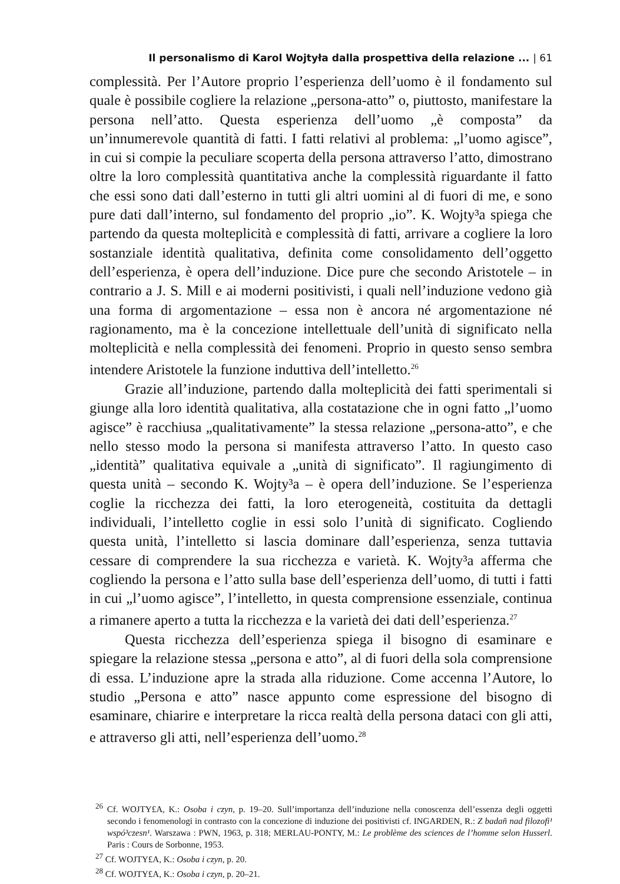Il personalismo di Karol Wojtyła dalla prospettiva della relazione ... | 61
complessità. Per l’Autore proprio l’esperienza dell’uomo è il fondamento sul quale è possibile cogliere la relazione „persona-atto” o, piuttosto, manifestare la persona nell’atto. Questa esperienza dell’uomo „è composta” da un’innumerevole quantità di fatti. I fatti relativi al problema: „l’uomo agisce”, in cui si compie la peculiare scoperta della persona attraverso l’atto, dimostrano oltre la loro complessità quantitativa anche la complessità riguardante il fatto che essi sono dati dall’esterno in tutti gli altri uomini al di fuori di me, e sono pure dati dall’interno, sul fondamento del proprio „io”. K. Wojty³a spiega che partendo da questa molteplicità e complessità di fatti, arrivare a cogliere la loro sostanziale identità qualitativa, definita come consolidamento dell’oggetto dell’esperienza, è opera dell’induzione. Dice pure che secondo Aristotele – in contrario a J. S. Mill e ai moderni positivisti, i quali nell’induzione vedono già una forma di argomentazione – essa non è ancora né argomentazione né ragionamento, ma è la concezione intellettuale dell’unità di significato nella molteplicità e nella complessità dei fenomeni. Proprio in questo senso sembra intendere Aristotele la funzione induttiva dell’intelletto.<sup>26</sup>
Grazie all’induzione, partendo dalla molteplicità dei fatti sperimentali si giunge alla loro identità qualitativa, alla costatazione che in ogni fatto „l’uomo agisce” è racchiusa „qualitativamente” la stessa relazione „persona-atto”, e che nello stesso modo la persona si manifesta attraverso l’atto. In questo caso „identità” qualitativa equivale a „unità di significato”. Il ragiungimento di questa unità – secondo K. Wojty³a – è opera dell’induzione. Se l’esperienza coglie la ricchezza dei fatti, la loro eterogeneità, costituita da dettagli individuali, l’intelletto coglie in essi solo l’unità di significato. Cogliendo questa unità, l’intelletto si lascia dominare dall’esperienza, senza tuttavia cessare di comprendere la sua ricchezza e varietà. K. Wojty³a afferma che cogliendo la persona e l’atto sulla base dell’esperienza dell’uomo, di tutti i fatti in cui „l’uomo agisce”, l’intelletto, in questa comprensione essenziale, continua a rimanere aperto a tutta la ricchezza e la varietà dei dati dell’esperienza.<sup>27</sup>
Questa ricchezza dell’esperienza spiega il bisogno di esaminare e spiegare la relazione stessa „persona e atto”, al di fuori della sola comprensione di essa. L’induzione apre la strada alla riduzione. Come accenna l’Autore, lo studio „Persona e atto” nasce appunto come espressione del bisogno di esaminare, chiarire e interpretare la ricca realtà della persona dataci con gli atti, e attraverso gli atti, nell’esperienza dell’uomo.<sup>28</sup>
<sup>26</sup> Cf. WOJTY£A, K.: Osoba i czyn, p. 19–20. Sull’importanza dell’induzione nella conoscenza dell’essenza degli oggetti secondo i fenomenologi in contrasto con la concezione di induzione dei positivisti cf. INGARDEN, R.: Z badañ nad filozofi¹ wspó³czesn¹. Warszawa : PWN, 1963, p. 318; MERLAU-PONTY, M.: Le problème des sciences de l’homme selon Husserl. Paris : Cours de Sorbonne, 1953.
<sup>27</sup> Cf. WOJTY£A, K.: Osoba i czyn, p. 20.
<sup>28</sup> Cf. WOJTY£A, K.: Osoba i czyn, p. 20–21.